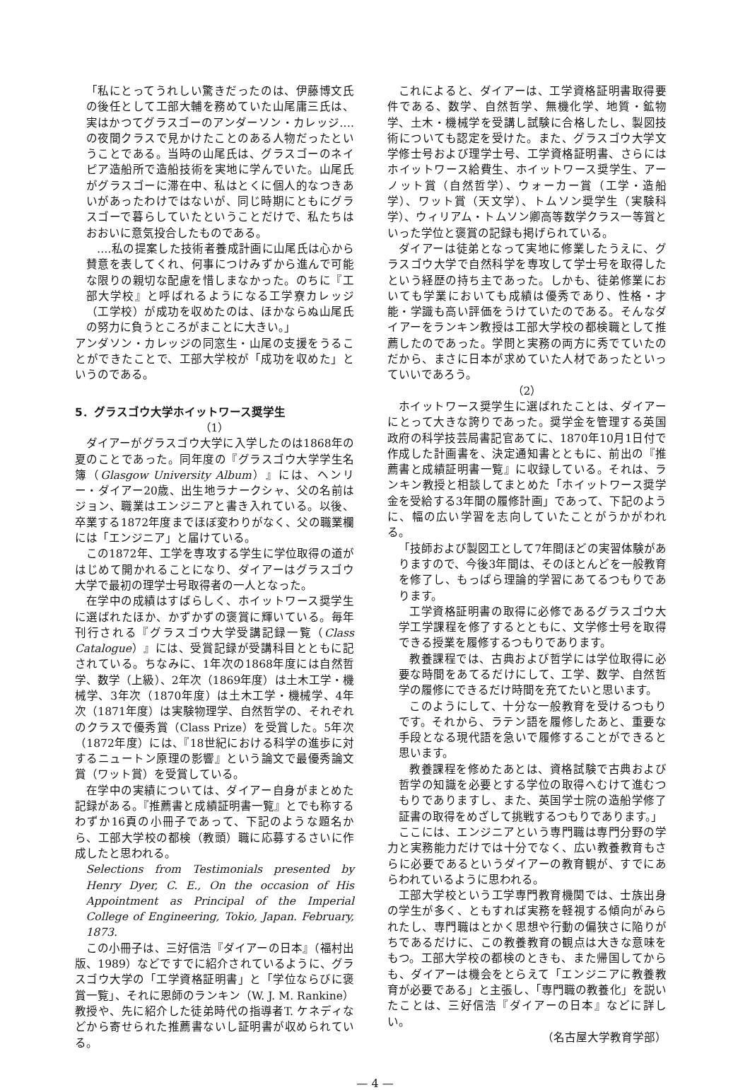「私にとってうれしい驚きだったのは、伊藤博文氏の後任として工部大輔を務めていた山尾庸三氏は、実はかつてグラスゴーのアンダーソン・カレッジ‥‥の夜間クラスで見かけたことのある人物だったということである。当時の山尾氏は、グラスゴーのネイピア造船所で造船技術を実地に学んでいた。山尾氏がグラスゴーに滞在中、私はとくに個人的なつきあいがあったわけではないが、同じ時期にともにグラスゴーで暮らしていたということだけで、私たちはおおいに意気投合したものである。
‥‥私の提案した技術者養成計画に山尾氏は心から賛意を表してくれ、何事につけみずから進んで可能な限りの親切な配慮を惜しまなかった。のちに『工部大学校』と呼ばれるようになる工学寮カレッジ（工学校）が成功を収めたのは、ほかならぬ山尾氏の努力に負うところがまことに大きい。」
アンダソン・カレッジの同窓生・山尾の支援をうることができたことで、工部大学校が「成功を収めた」というのである。
5．グラスゴウ大学ホイットワース奨学生
（1）
ダイアーがグラスゴウ大学に入学したのは1868年の夏のことであった。同年度の『グラスゴウ大学学生名簿（Glasgow University Album）』には、ヘンリー・ダイアー20歳、出生地ラナークシャ、父の名前はジョン、職業はエンジニアと書き入れている。以後、卒業する1872年度までほぼ変わりがなく、父の職業欄には「エンジニア」と届けている。
この1872年、工学を専攻する学生に学位取得の道がはじめて開かれることになり、ダイアーはグラスゴウ大学で最初の理学士号取得者の一人となった。
在学中の成績はすばらしく、ホイットワース奨学生に選ばれたほか、かずかずの褒賞に輝いている。毎年刊行される『グラスゴウ大学受講記録一覧（Class Catalogue）』には、受賞記録が受講科目とともに記されている。ちなみに、1年次の1868年度には自然哲学、数学（上級）、2年次（1869年度）は土木工学・機械学、3年次（1870年度）は土木工学・機械学、4年次（1871年度）は実験物理学、自然哲学の、それぞれのクラスで優秀賞（Class Prize）を受賞した。5年次（1872年度）には、『18世紀における科学の進歩に対するニュートン原理の影響』という論文で最優秀論文賞（ワット賞）を受賞している。
在学中の実績については、ダイアー自身がまとめた記録がある。『推薦書と成績証明書一覧』とでも称するわずか16頁の小冊子であって、下記のような題名から、工部大学校の都検（教頭）職に応募するさいに作成したと思われる。
Selections from Testimonials presented by Henry Dyer, C. E., On the occasion of His Appointment as Principal of the Imperial College of Engineering, Tokio, Japan. February, 1873.
この小冊子は、三好信浩『ダイアーの日本』（福村出版、1989）などですでに紹介されているように、グラスゴウ大学の「工学資格証明書」と「学位ならびに褒賞一覧」、それに恩師のランキン（W. J. M. Rankine）教授や、先に紹介した徒弟時代の指導者T. ケネディなどから寄せられた推薦書ないし証明書が収められている。
これによると、ダイアーは、工学資格証明書取得要件である、数学、自然哲学、無機化学、地質・鉱物学、土木・機械学を受講し試験に合格したし、製図技術についても認定を受けた。また、グラスゴウ大学文学修士号および理学士号、工学資格証明書、さらにはホイットワース給費生、ホイットワース奨学生、アーノット賞（自然哲学）、ウォーカー賞（工学・造船学）、ワット賞（天文学）、トムソン奨学生（実験科学）、ウィリアム・トムソン卿高等数学クラス一等賞といった学位と褒賞の記録も掲げられている。
ダイアーは徒弟となって実地に修業したうえに、グラスゴウ大学で自然科学を専攻して学士号を取得したという経歴の持ち主であった。しかも、徒弟修業においても学業においても成績は優秀であり、性格・才能・学識も高い評価をうけていたのである。そんなダイアーをランキン教授は工部大学校の都検職として推薦したのであった。学問と実務の両方に秀でていたのだから、まさに日本が求めていた人材であったといっていいであろう。
（2）
ホイットワース奨学生に選ばれたことは、ダイアーにとって大きな誇りであった。奨学金を管理する英国政府の科学技芸局書記官あてに、1870年10月1日付で作成した計画書を、決定通知書とともに、前出の『推薦書と成績証明書一覧』に収録している。それは、ランキン教授と相談してまとめた「ホイットワース奨学金を受給する3年間の履修計画」であって、下記のように、幅の広い学習を志向していたことがうかがわれる。
「技師および製図工として7年間ほどの実習体験がありますので、今後3年間は、そのほとんどを一般教育を修了し、もっぱら理論的学習にあてるつもりであります。
工学資格証明書の取得に必修であるグラスゴウ大学工学課程を修了するとともに、文学修士号を取得できる授業を履修するつもりであります。
教養課程では、古典および哲学には学位取得に必要な時間をあてるだけにして、工学、数学、自然哲学の履修にできるだけ時間を充てたいと思います。
このようにして、十分な一般教育を受けるつもりです。それから、ラテン語を履修したあと、重要な手段となる現代語を急いで履修することができると思います。
教養課程を修めたあとは、資格試験で古典および哲学の知識を必要とする学位の取得へむけて進むつもりでありますし、また、英国学士院の造船学修了証書の取得をめざして挑戦するつもりであります。」
ここには、エンジニアという専門職は専門分野の学力と実務能力だけでは十分でなく、広い教養教育もさらに必要であるというダイアーの教育観が、すでにあらわれているように思われる。
工部大学校という工学専門教育機関では、士族出身の学生が多く、ともすれば実務を軽視する傾向がみられたし、専門職はとかく思想や行動の偏狭さに陥りがちであるだけに、この教養教育の観点は大きな意味をもつ。工部大学校の都検のときも、また帰国してからも、ダイアーは機会をとらえて「エンジニアに教養教育が必要である」と主張し、「専門職の教養化」を説いたことは、三好信浩『ダイアーの日本』などに詳しい。
（名古屋大学教育学部）
— 4 —